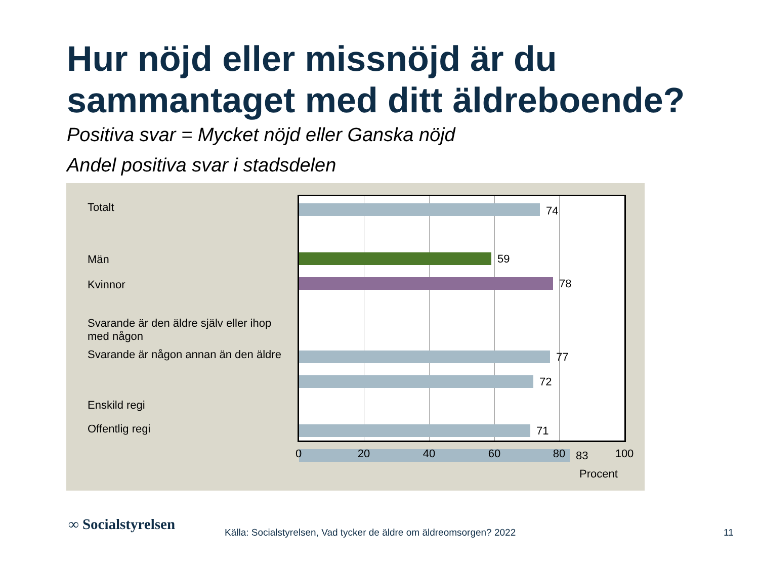Hur nöjd eller missnöjd är du
sammantaget med ditt äldreboende?
Positiva svar = Mycket nöjd eller Ganska nöjd
Andel positiva svar i stadsdelen
Totalt
Män
Kvinnor
Svarande är den äldre själv eller ihop med någon
Svarande är någon annan än den äldre
Enskild regi
Offentlig regi
74
59
78
77
72
71
83
0 20 40 60 80 100
Procent
∞ Socialstyrelsen
Källa: Socialstyrelsen, Vad tycker de äldre om äldreomsorgen? 2022
11